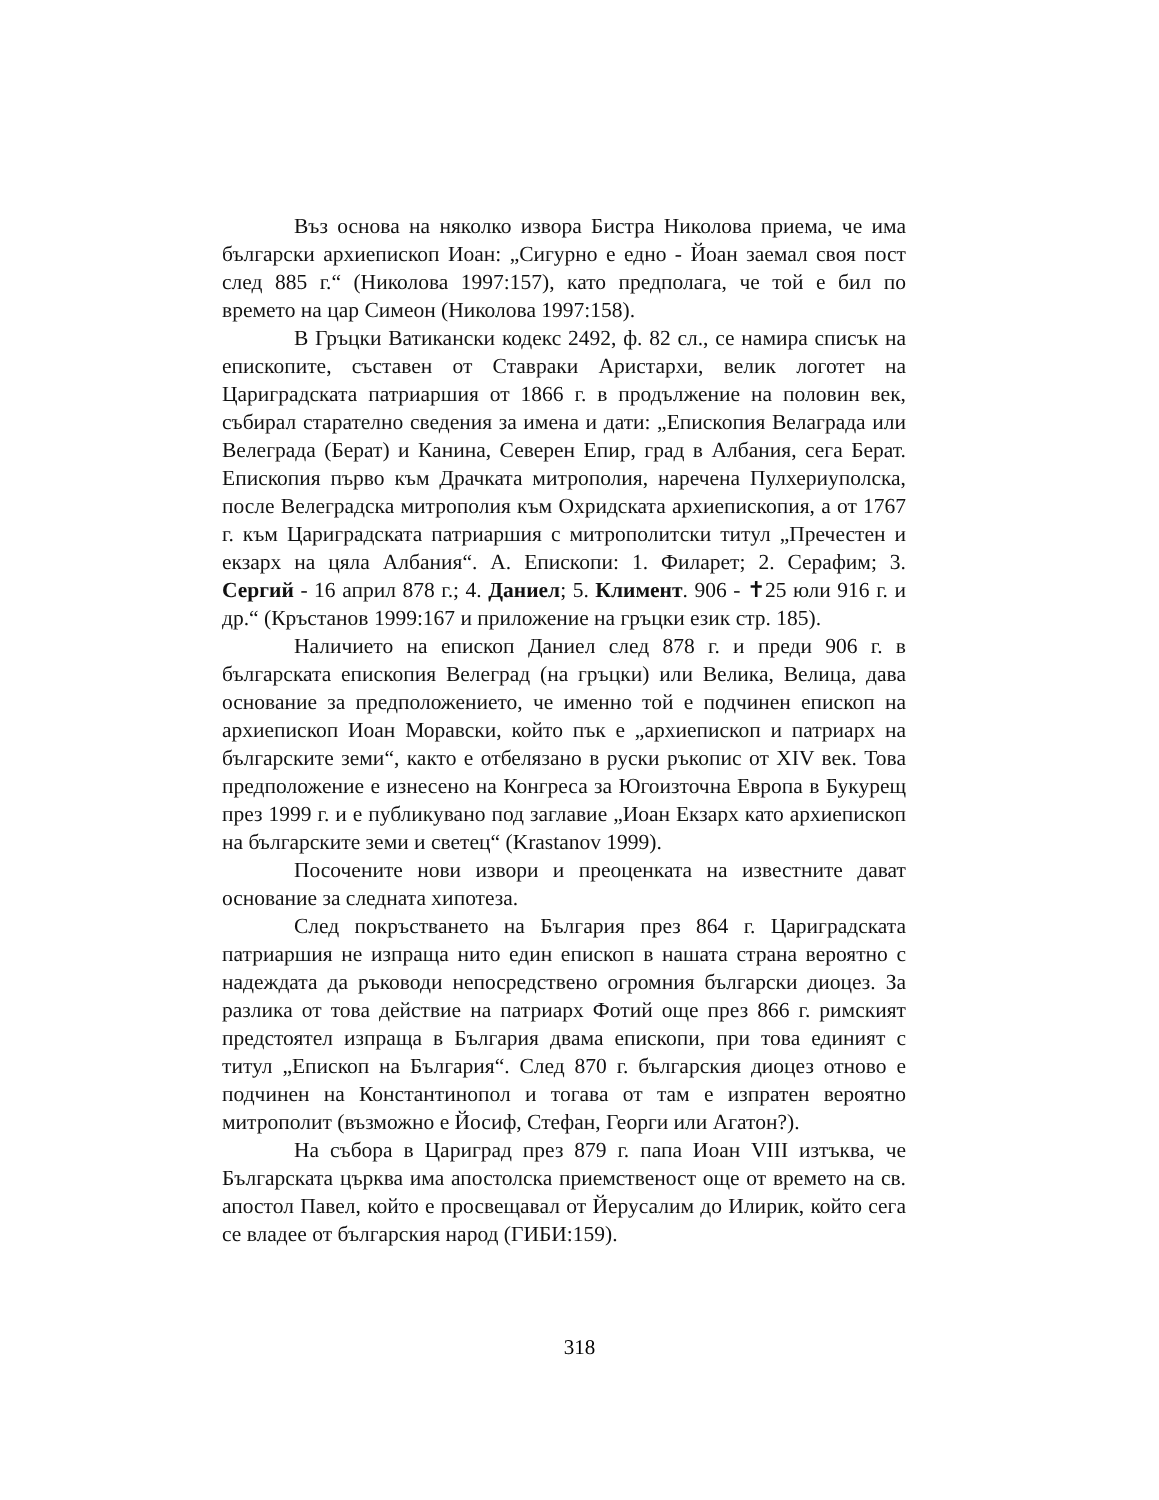Въз основа на няколко извора Бистра Николова приема, че има български архиепископ Иоан: „Сигурно е едно - Йоан заемал своя пост след 885 г.“ (Николова 1997:157), като предполага, че той е бил по времето на цар Симеон (Николова 1997:158).
В Гръцки Ватикански кодекс 2492, ф. 82 сл., се намира списък на епископите, съставен от Ставраки Аристархи, велик логотет на Цариградската патриаршия от 1866 г. в продължение на половин век, събирал старателно сведения за имена и дати: „Епископия Велаграда или Велеграда (Берат) и Канина, Северен Епир, град в Албания, сега Берат. Епископия първо към Драчката митрополия, наречена Пулхериуполска, после Велеградска митрополия към Охридската архиепископия, а от 1767 г. към Цариградската патриаршия с митрополитски титул „Пречестен и екзарх на цяла Албания“. А. Епископи: 1. Филарет; 2. Серафим; 3. Сергий - 16 април 878 г.; 4. Даниел; 5. Климент. 906 - ✝25 юли 916 г. и др.“ (Кръстанов 1999:167 и приложение на гръцки език стр. 185).
Наличието на епископ Даниел след 878 г. и преди 906 г. в българската епископия Велеград (на гръцки) или Велика, Велица, дава основание за предположението, че именно той е подчинен епископ на архиепископ Иоан Моравски, който пък е „архиепископ и патриарх на българските земи“, както е отбелязано в руски ръкопис от XIV век. Това предположение е изнесено на Конгреса за Югоизточна Европа в Букурещ през 1999 г. и е публикувано под заглавие „Иоан Екзарх като архиепископ на българските земи и светец“ (Krastanov 1999).
Посочените нови извори и преоценката на известните дават основание за следната хипотеза.
След покръстването на България през 864 г. Цариградската патриаршия не изпраща нито един епископ в нашата страна вероятно с надеждата да ръководи непосредствено огромния български диоцез. За разлика от това действие на патриарх Фотий още през 866 г. римският предстоятел изпраща в България двама епископи, при това единият с титул „Епископ на България“. След 870 г. българския диоцез отново е подчинен на Константинопол и тогава от там е изпратен вероятно митрополит (възможно е Йосиф, Стефан, Георги или Агатон?).
На събора в Цариград през 879 г. папа Иоан VIII изтъква, че Българската църква има апостолска приемственост още от времето на св. апостол Павел, който е просвещавал от Йерусалим до Илирик, който сега се владее от българския народ (ГИБИ:159).
318